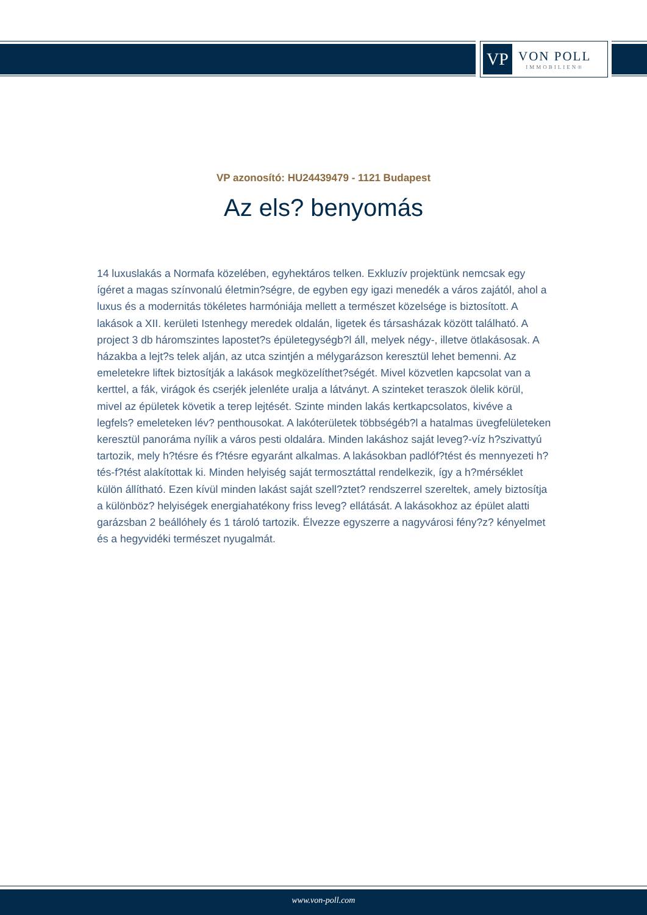VP
VON POLL
IMMOBILIEN®
VP azonosító: HU24439479 - 1121 Budapest
Az els? benyomás
14 luxuslakás a Normafa közelében, egyhektáros telken. Exkluzív projektünk nemcsak egy ígéret a magas színvonalú életmin?ségre, de egyben egy igazi menedék a város zajától, ahol a luxus és a modernitás tökéletes harmóniája mellett a természet közelsége is biztosított. A lakások a XII. kerületi Istenhegy meredek oldalán, ligetek és társasházak között található. A project 3 db háromszintes lapostet?s épületegységb?l áll, melyek négy-, illetve ötlakásosak. A házakba a lejt?s telek alján, az utca szintjén a mélygarázson keresztül lehet bemenni. Az emeletekre liftek biztosítják a lakások megközelíthet?ségét. Mivel közvetlen kapcsolat van a kerttel, a fák, virágok és cserjék jelenléte uralja a látványt. A szinteket teraszok ölelik körül, mivel az épületek követik a terep lejtését. Szinte minden lakás kertkapcsolatos, kivéve a legfels? emeleteken lév? penthousokat. A lakóterületek többségéb?l a hatalmas üvegfelületeken keresztül panoráma nyílik a város pesti oldalára. Minden lakáshoz saját leveg?-víz h?szivattyú tartozik, mely h?tésre és f?tésre egyaránt alkalmas. A lakásokban padlóf?tést és mennyezeti h?tés-f?tést alakítottak ki. Minden helyiség saját termosztáttal rendelkezik, így a h?mérséklet külön állítható. Ezen kívül minden lakást saját szell?ztet? rendszerrel szereltek, amely biztosítja a különböz? helyiségek energiahatékony friss leveg? ellátását. A lakásokhoz az épület alatti garázsban 2 beállóhely és 1 tároló tartozik. Élvezze egyszerre a nagyvárosi fény?z? kényelmet és a hegyvidéki természet nyugalmát.
www.von-poll.com